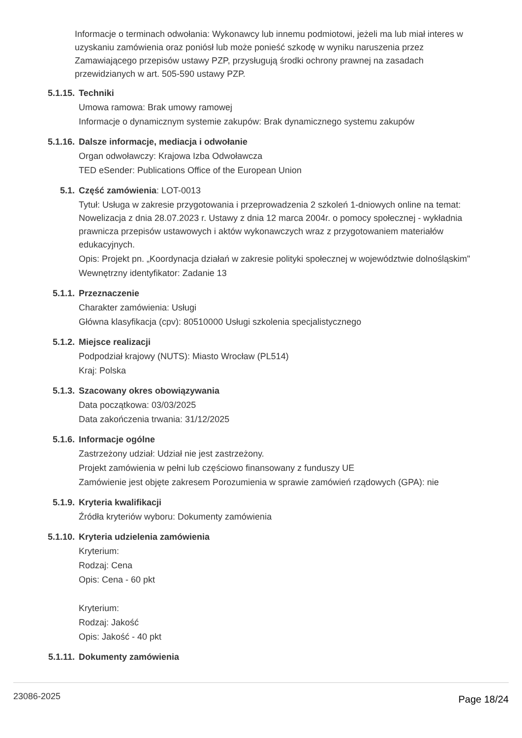Informacje o terminach odwołania: Wykonawcy lub innemu podmiotowi, jeżeli ma lub miał interes w uzyskaniu zamówienia oraz poniósł lub może ponieść szkodę w wyniku naruszenia przez Zamawiającego przepisów ustawy PZP, przysługują środki ochrony prawnej na zasadach przewidzianych w art. 505-590 ustawy PZP.
5.1.15. Techniki
Umowa ramowa: Brak umowy ramowej
Informacje o dynamicznym systemie zakupów: Brak dynamicznego systemu zakupów
5.1.16. Dalsze informacje, mediacja i odwołanie
Organ odwoławczy: Krajowa Izba Odwoławcza
TED eSender: Publications Office of the European Union
5.1. Część zamówienia: LOT-0013
Tytuł: Usługa w zakresie przygotowania i przeprowadzenia 2 szkoleń 1-dniowych online na temat: Nowelizacja z dnia 28.07.2023 r. Ustawy z dnia 12 marca 2004r. o pomocy społecznej - wykładnia prawnicza przepisów ustawowych i aktów wykonawczych wraz z przygotowaniem materiałów edukacyjnych.
Opis: Projekt pn. „Koordynacja działań w zakresie polityki społecznej w województwie dolnośląskim"
Wewnętrzny identyfikator: Zadanie 13
5.1.1. Przeznaczenie
Charakter zamówienia: Usługi
Główna klasyfikacja (cpv): 80510000 Usługi szkolenia specjalistycznego
5.1.2. Miejsce realizacji
Podpodział krajowy (NUTS): Miasto Wrocław (PL514)
Kraj: Polska
5.1.3. Szacowany okres obowiązywania
Data początkowa: 03/03/2025
Data zakończenia trwania: 31/12/2025
5.1.6. Informacje ogólne
Zastrzeżony udział: Udział nie jest zastrzeżony.
Projekt zamówienia w pełni lub częściowo finansowany z funduszy UE
Zamówienie jest objęte zakresem Porozumienia w sprawie zamówień rządowych (GPA): nie
5.1.9. Kryteria kwalifikacji
Źródła kryteriów wyboru: Dokumenty zamówienia
5.1.10. Kryteria udzielenia zamówienia
Kryterium:
Rodzaj: Cena
Opis: Cena - 60 pkt
Kryterium:
Rodzaj: Jakość
Opis: Jakość - 40 pkt
5.1.11. Dokumenty zamówienia
23086-2025
Page 18/24